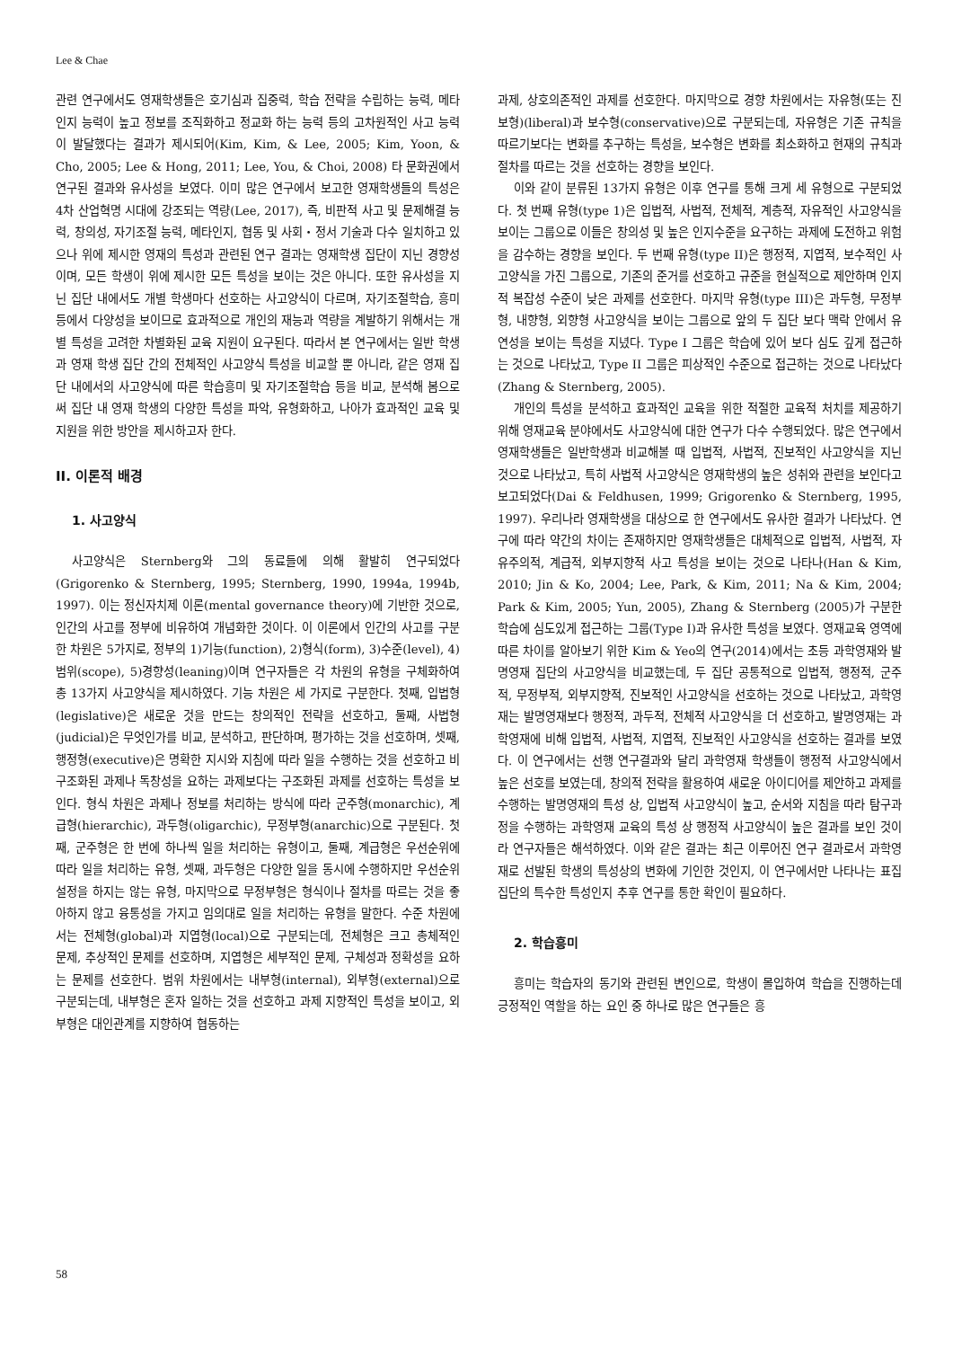Lee & Chae
관련 연구에서도 영재학생들은 호기심과 집중력, 학습 전략을 수립하는 능력, 메타인지 능력이 높고 정보를 조직화하고 정교화 하는 능력 등의 고차원적인 사고 능력이 발달했다는 결과가 제시되어(Kim, Kim, & Lee, 2005; Kim, Yoon, & Cho, 2005; Lee & Hong, 2011; Lee, You, & Choi, 2008) 타 문화권에서 연구된 결과와 유사성을 보였다. 이미 많은 연구에서 보고한 영재학생들의 특성은 4차 산업혁명 시대에 강조되는 역량(Lee, 2017), 즉, 비판적 사고 및 문제해결 능력, 창의성, 자기조절 능력, 메타인지, 협동 및 사회・정서 기술과 다수 일치하고 있으나 위에 제시한 영재의 특성과 관련된 연구 결과는 영재학생 집단이 지닌 경향성이며, 모든 학생이 위에 제시한 모든 특성을 보이는 것은 아니다. 또한 유사성을 지닌 집단 내에서도 개별 학생마다 선호하는 사고양식이 다르며, 자기조절학습, 흥미 등에서 다양성을 보이므로 효과적으로 개인의 재능과 역량을 계발하기 위해서는 개별 특성을 고려한 차별화된 교육 지원이 요구된다. 따라서 본 연구에서는 일반 학생과 영재 학생 집단 간의 전체적인 사고양식 특성을 비교할 뿐 아니라, 같은 영재 집단 내에서의 사고양식에 따른 학습흥미 및 자기조절학습 등을 비교, 분석해 봄으로써 집단 내 영재 학생의 다양한 특성을 파악, 유형화하고, 나아가 효과적인 교육 및 지원을 위한 방안을 제시하고자 한다.
II. 이론적 배경
1. 사고양식
사고양식은 Sternberg와 그의 동료들에 의해 활발히 연구되었다(Grigorenko & Sternberg, 1995; Sternberg, 1990, 1994a, 1994b, 1997). 이는 정신자치제 이론(mental governance theory)에 기반한 것으로, 인간의 사고를 정부에 비유하여 개념화한 것이다. 이 이론에서 인간의 사고를 구분한 차원은 5가지로, 정부의 1)기능(function), 2)형식(form), 3)수준(level), 4)범위(scope), 5)경향성(leaning)이며 연구자들은 각 차원의 유형을 구체화하여 총 13가지 사고양식을 제시하였다. 기능 차원은 세 가지로 구분한다. 첫째, 입법형(legislative)은 새로운 것을 만드는 창의적인 전략을 선호하고, 둘째, 사법형(judicial)은 무엇인가를 비교, 분석하고, 판단하며, 평가하는 것을 선호하며, 셋째, 행정형(executive)은 명확한 지시와 지침에 따라 일을 수행하는 것을 선호하고 비구조화된 과제나 독창성을 요하는 과제보다는 구조화된 과제를 선호하는 특성을 보인다. 형식 차원은 과제나 정보를 처리하는 방식에 따라 군주형(monarchic), 계급형(hierarchic), 과두형(oligarchic), 무정부형(anarchic)으로 구분된다. 첫째, 군주형은 한 번에 하나씩 일을 처리하는 유형이고, 둘째, 계급형은 우선순위에 따라 일을 처리하는 유형, 셋째, 과두형은 다양한 일을 동시에 수행하지만 우선순위 설정을 하지는 않는 유형, 마지막으로 무정부형은 형식이나 절차를 따르는 것을 좋아하지 않고 융통성을 가지고 임의대로 일을 처리하는 유형을 말한다. 수준 차원에서는 전체형(global)과 지엽형(local)으로 구분되는데, 전체형은 크고 총체적인 문제, 추상적인 문제를 선호하며, 지엽형은 세부적인 문제, 구체성과 정확성을 요하는 문제를 선호한다. 범위 차원에서는 내부형(internal), 외부형(external)으로 구분되는데, 내부형은 혼자 일하는 것을 선호하고 과제 지향적인 특성을 보이고, 외부형은 대인관계를 지향하여 협동하는
과제, 상호의존적인 과제를 선호한다. 마지막으로 경향 차원에서는 자유형(또는 진보형)(liberal)과 보수형(conservative)으로 구분되는데, 자유형은 기존 규칙을 따르기보다는 변화를 추구하는 특성을, 보수형은 변화를 최소화하고 현재의 규칙과 절차를 따르는 것을 선호하는 경향을 보인다.
이와 같이 분류된 13가지 유형은 이후 연구를 통해 크게 세 유형으로 구분되었다. 첫 번째 유형(type 1)은 입법적, 사법적, 전체적, 계층적, 자유적인 사고양식을 보이는 그룹으로 이들은 창의성 및 높은 인지수준을 요구하는 과제에 도전하고 위험을 감수하는 경향을 보인다. 두 번째 유형(type II)은 행정적, 지엽적, 보수적인 사고양식을 가진 그룹으로, 기존의 준거를 선호하고 규준을 현실적으로 제안하며 인지적 복잡성 수준이 낮은 과제를 선호한다. 마지막 유형(type III)은 과두형, 무정부형, 내향형, 외향형 사고양식을 보이는 그룹으로 앞의 두 집단 보다 맥락 안에서 유연성을 보이는 특성을 지녔다. Type I 그룹은 학습에 있어 보다 심도 깊게 접근하는 것으로 나타났고, Type II 그룹은 피상적인 수준으로 접근하는 것으로 나타났다(Zhang & Sternberg, 2005).
개인의 특성을 분석하고 효과적인 교육을 위한 적절한 교육적 처치를 제공하기 위해 영재교육 분야에서도 사고양식에 대한 연구가 다수 수행되었다. 많은 연구에서 영재학생들은 일반학생과 비교해볼 때 입법적, 사법적, 진보적인 사고양식을 지닌 것으로 나타났고, 특히 사법적 사고양식은 영재학생의 높은 성취와 관련을 보인다고 보고되었다(Dai & Feldhusen, 1999; Grigorenko & Sternberg, 1995, 1997). 우리나라 영재학생을 대상으로 한 연구에서도 유사한 결과가 나타났다. 연구에 따라 약간의 차이는 존재하지만 영재학생들은 대체적으로 입법적, 사법적, 자유주의적, 계급적, 외부지향적 사고 특성을 보이는 것으로 나타나(Han & Kim, 2010; Jin & Ko, 2004; Lee, Park, & Kim, 2011; Na & Kim, 2004; Park & Kim, 2005; Yun, 2005), Zhang & Sternberg (2005)가 구분한 학습에 심도있게 접근하는 그룹(Type I)과 유사한 특성을 보였다. 영재교육 영역에 따른 차이를 알아보기 위한 Kim & Yeo의 연구(2014)에서는 초등 과학영재와 발명영재 집단의 사고양식을 비교했는데, 두 집단 공통적으로 입법적, 행정적, 군주적, 무정부적, 외부지향적, 진보적인 사고양식을 선호하는 것으로 나타났고, 과학영재는 발명영재보다 행정적, 과두적, 전체적 사고양식을 더 선호하고, 발명영재는 과학영재에 비해 입법적, 사법적, 지엽적, 진보적인 사고양식을 선호하는 결과를 보였다. 이 연구에서는 선행 연구결과와 달리 과학영재 학생들이 행정적 사고양식에서 높은 선호를 보였는데, 창의적 전략을 활용하여 새로운 아이디어를 제안하고 과제를 수행하는 발명영재의 특성 상, 입법적 사고양식이 높고, 순서와 지침을 따라 탐구과정을 수행하는 과학영재 교육의 특성 상 행정적 사고양식이 높은 결과를 보인 것이라 연구자들은 해석하였다. 이와 같은 결과는 최근 이루어진 연구 결과로서 과학영재로 선발된 학생의 특성상의 변화에 기인한 것인지, 이 연구에서만 나타나는 표집집단의 특수한 특성인지 추후 연구를 통한 확인이 필요하다.
2. 학습흥미
흥미는 학습자의 동기와 관련된 변인으로, 학생이 몰입하여 학습을 진행하는데 긍정적인 역할을 하는 요인 중 하나로 많은 연구들은 흥
58